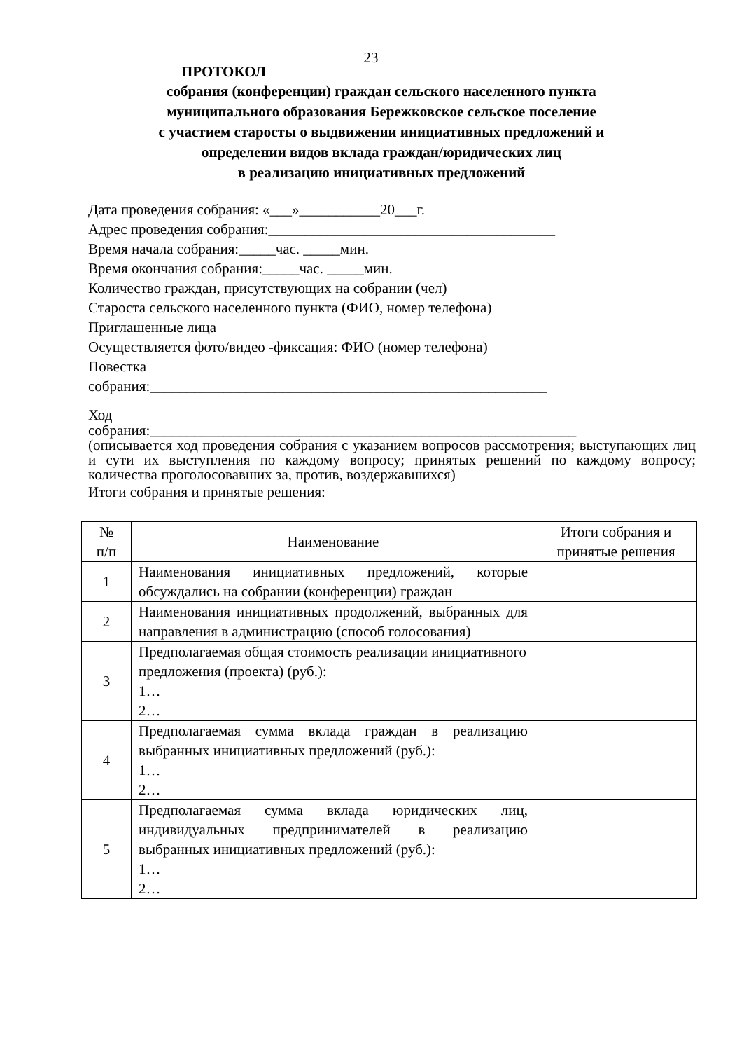23
ПРОТОКОЛ
собрания (конференции) граждан сельского населенного пункта
муниципального образования Бережковское сельское поселение
с участием старосты о выдвижении инициативных предложений и
определении видов вклада граждан/юридических лиц
в реализацию инициативных предложений
Дата проведения собрания: «___»___________20___г.
Адрес проведения собрания:_______________________________________
Время начала собрания:_____час. _____мин.
Время окончания собрания:_____час. _____мин.
Количество граждан, присутствующих на собрании (чел)
Староста сельского населенного пункта (ФИО, номер телефона)
Приглашенные лица
Осуществляется фото/видео -фиксация: ФИО (номер телефона)
Повестка
собрания:______________________________________________________
Ход
собрания:__________________________________________________________
(описывается ход проведения собрания с указанием вопросов рассмотрения; выступающих лиц и сути их выступления по каждому вопросу; принятых решений по каждому вопросу; количества проголосовавших за, против, воздержавшихся)
Итоги собрания и принятые решения:
| № п/п | Наименование | Итоги собрания и принятые решения |
| --- | --- | --- |
| 1 | Наименования инициативных предложений, которые обсуждались на собрании (конференции) граждан | |
| 2 | Наименования инициативных продолжений, выбранных для направления в администрацию (способ голосования) | |
| 3 | Предполагаемая общая стоимость реализации инициативного предложения (проекта) (руб.): 1… 2… | |
| 4 | Предполагаемая сумма вклада граждан в реализацию выбранных инициативных предложений (руб.): 1… 2… | |
| 5 | Предполагаемая сумма вклада юридических лиц, индивидуальных предпринимателей в реализацию выбранных инициативных предложений (руб.): 1… 2… | |